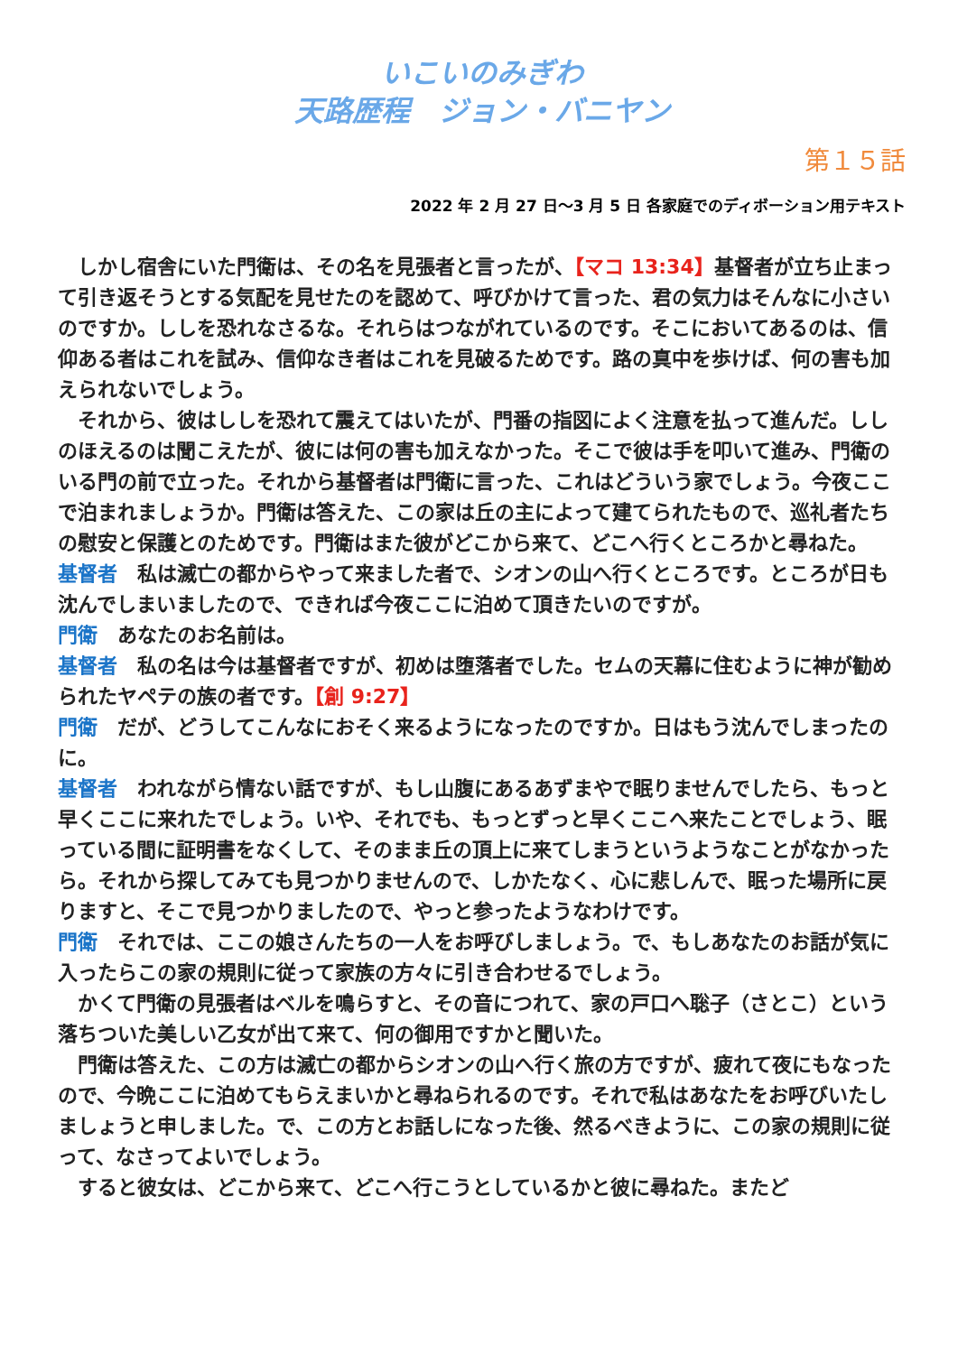いこいのみぎわ
天路歴程　ジョン・バニヤン
第１５話
2022 年 2 月 27 日～3 月 5 日 各家庭でのディボーション用テキスト
しかし宿舎にいた門衛は、その名を見張者と言ったが、【マコ 13:34】基督者が立ち止まって引き返そうとする気配を見せたのを認めて、呼びかけて言った、君の気力はそんなに小さいのですか。ししを恐れなさるな。それらはつながれているのです。そこにおいてあるのは、信仰ある者はこれを試み、信仰なき者はこれを見破るためです。路の真中を歩けば、何の害も加えられないでしょう。
それから、彼はししを恐れて震えてはいたが、門番の指図によく注意を払って進んだ。ししのほえるのは聞こえたが、彼には何の害も加えなかった。そこで彼は手を叩いて進み、門衛のいる門の前で立った。それから基督者は門衛に言った、これはどういう家でしょう。今夜ここで泊まれましょうか。門衛は答えた、この家は丘の主によって建てられたもので、巡礼者たちの慰安と保護とのためです。門衛はまた彼がどこから来て、どこへ行くところかと尋ねた。
基督者　私は滅亡の都からやって来ました者で、シオンの山へ行くところです。ところが日も沈んでしまいましたので、できれば今夜ここに泊めて頂きたいのですが。
門衛　あなたのお名前は。
基督者　私の名は今は基督者ですが、初めは堕落者でした。セムの天幕に住むように神が勧められたヤペテの族の者です。【創 9:27】
門衛　だが、どうしてこんなにおそく来るようになったのですか。日はもう沈んでしまったのに。
基督者　われながら情ない話ですが、もし山腹にあるあずまやで眠りませんでしたら、もっと早くここに来れたでしょう。いや、それでも、もっとずっと早くここへ来たことでしょう、眠っている間に証明書をなくして、そのまま丘の頂上に来てしまうというようなことがなかったら。それから探してみても見つかりませんので、しかたなく、心に悲しんで、眠った場所に戻りますと、そこで見つかりましたので、やっと参ったようなわけです。
門衛　それでは、ここの娘さんたちの一人をお呼びしましょう。で、もしあなたのお話が気に入ったらこの家の規則に従って家族の方々に引き合わせるでしょう。
かくて門衛の見張者はベルを鳴らすと、その音につれて、家の戸口へ聡子（さとこ）という落ちついた美しい乙女が出て来て、何の御用ですかと聞いた。
門衛は答えた、この方は滅亡の都からシオンの山へ行く旅の方ですが、疲れて夜にもなったので、今晩ここに泊めてもらえまいかと尋ねられるのです。それで私はあなたをお呼びいたしましょうと申しました。で、この方とお話しになった後、然るべきように、この家の規則に従って、なさってよいでしょう。
すると彼女は、どこから来て、どこへ行こうとしているかと彼に尋ねた。またど